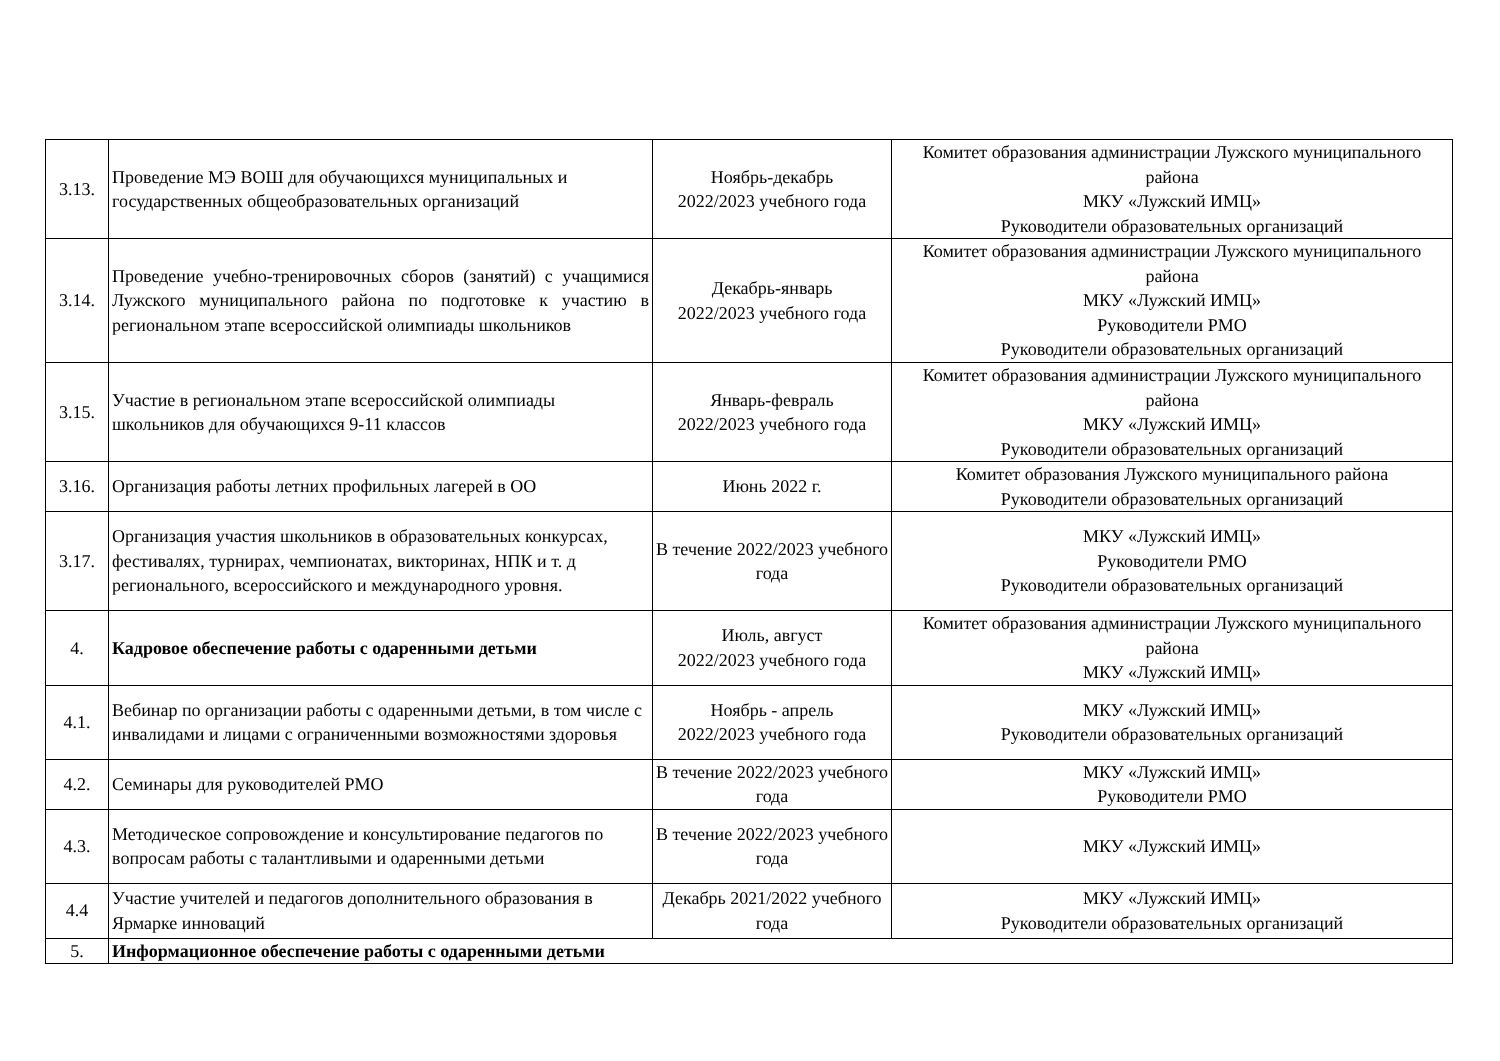| 3.13. | Проведение МЭ ВОШ для обучающихся муниципальных и государственных общеобразовательных организаций | Ноябрь-декабрь 2022/2023 учебного года | Комитет образования администрации Лужского муниципального района МКУ «Лужский ИМЦ» Руководители образовательных организаций |
| 3.14. | Проведение учебно-тренировочных сборов (занятий) с учащимися Лужского муниципального района по подготовке к участию в региональном этапе всероссийской олимпиады школьников | Декабрь-январь 2022/2023 учебного года | Комитет образования администрации Лужского муниципального района МКУ «Лужский ИМЦ» Руководители РМО Руководители образовательных организаций |
| 3.15. | Участие в региональном этапе всероссийской олимпиады школьников для обучающихся 9-11 классов | Январь-февраль 2022/2023 учебного года | Комитет образования администрации Лужского муниципального района МКУ «Лужский ИМЦ» Руководители образовательных организаций |
| 3.16. | Организация работы летних профильных лагерей в ОО | Июнь 2022 г. | Комитет образования Лужского муниципального района Руководители образовательных организаций |
| 3.17. | Организация участия школьников в образовательных конкурсах, фестивалях, турнирах, чемпионатах, викторинах, НПК и т. д регионального, всероссийского и международного уровня. | В течение 2022/2023 учебного года | МКУ «Лужский ИМЦ» Руководители РМО Руководители образовательных организаций |
| 4. | Кадровое обеспечение работы с одаренными детьми | Июль, август 2022/2023 учебного года | Комитет образования администрации Лужского муниципального района МКУ «Лужский ИМЦ» |
| 4.1. | Вебинар по организации работы с одаренными детьми, в том числе с инвалидами и лицами с ограниченными возможностями здоровья | Ноябрь - апрель 2022/2023 учебного года | МКУ «Лужский ИМЦ» Руководители образовательных организаций |
| 4.2. | Семинары для руководителей РМО | В течение 2022/2023 учебного года | МКУ «Лужский ИМЦ» Руководители РМО |
| 4.3. | Методическое сопровождение и консультирование педагогов по вопросам работы с талантливыми и одаренными детьми | В течение 2022/2023 учебного года | МКУ «Лужский ИМЦ» |
| 4.4 | Участие учителей и педагогов дополнительного образования в Ярмарке инноваций | Декабрь 2021/2022 учебного года | МКУ «Лужский ИМЦ» Руководители образовательных организаций |
| 5. | Информационное обеспечение работы с одаренными детьми | | |